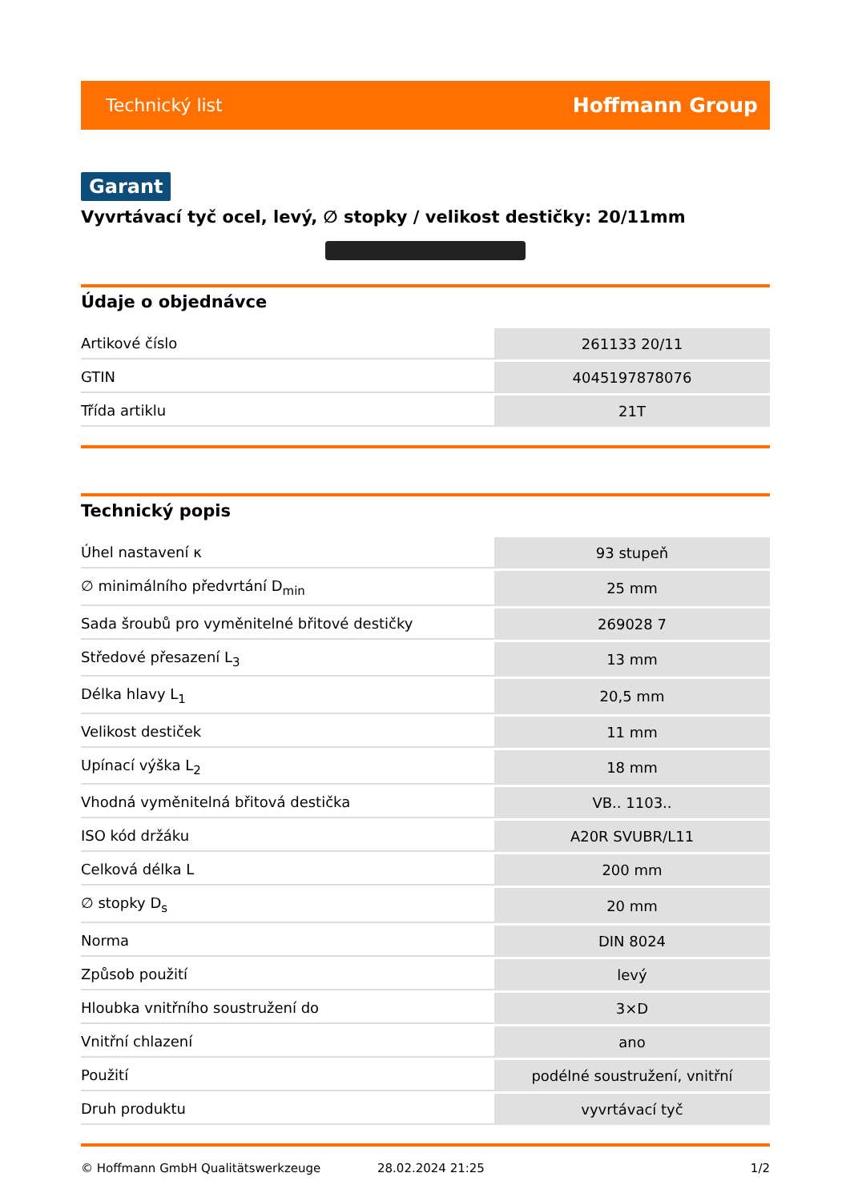Technický list Hoffmann Group
Garant
Vyvrtávací tyč ocel, levý, ∅ stopky / velikost destičky: 20/11mm
Údaje o objednávce
| Artikové číslo | 261133 20/11 |
| GTIN | 4045197878076 |
| Třída artiklu | 21T |
Technický popis
| Úhel nastavení κ | 93 stupeň |
| ∅ minimálního předvrtání D<sub>min</sub> | 25 mm |
| Sada šroubů pro vyměnitelné břitové destičky | 269028 7 |
| Středové přesazení L<sub>3</sub> | 13 mm |
| Délka hlavy L<sub>1</sub> | 20,5 mm |
| Velikost destiček | 11 mm |
| Upínací výška L<sub>2</sub> | 18 mm |
| Vhodná vyměnitelná břitová destička | VB.. 1103.. |
| ISO kód držáku | A20R SVUBR/L11 |
| Celková délka L | 200 mm |
| ∅ stopky D<sub>s</sub> | 20 mm |
| Norma | DIN 8024 |
| Způsob použití | levý |
| Hloubka vnitřního soustružení do | 3×D |
| Vnitřní chlazení | ano |
| Použití | podélné soustružení, vnitřní |
| Druh produktu | vyvrtávací tyč |
© Hoffmann GmbH Qualitätswerkzeuge 28.02.2024 21:25 1/2